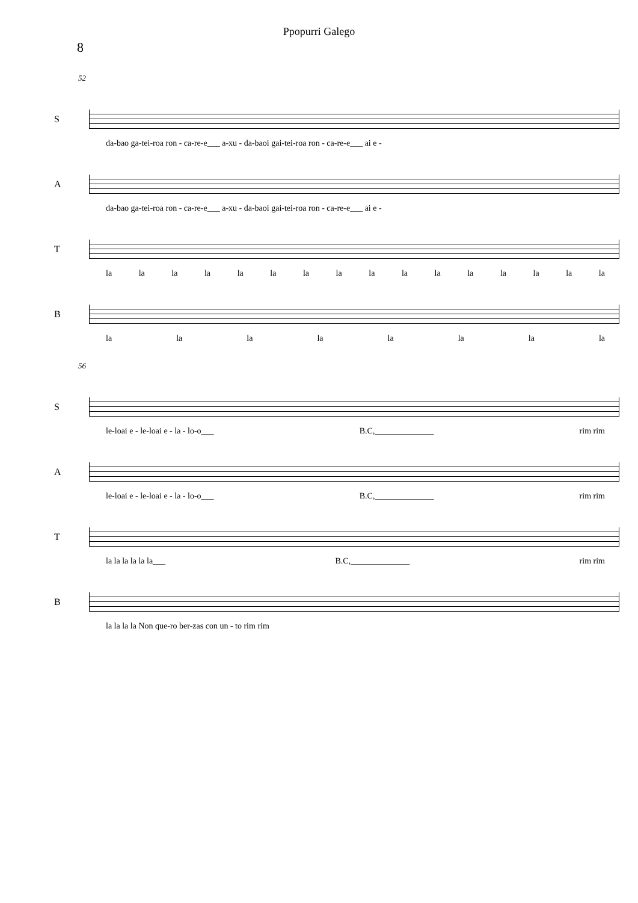Ppopurri Galego
8
52
S
da-bao ga-tei-roa ron - ca-re-e___ a-xu - da-baoi gai-tei-roa ron - ca-re-e___ ai e -
A
da-bao ga-tei-roa ron - ca-re-e___ a-xu - da-baoi gai-tei-roa ron - ca-re-e___ ai e -
T
la la la la la la la la la la la la la la la la
B
la la la la la la la la
56
S
le-loai e - le-loai e - la - lo-o___ B.C,______________ rim rim
A
le-loai e - le-loai e - la - lo-o___ B.C,______________ rim rim
T
la la la la la la___ B.C,______________ rim rim
B
la la la la Non que-ro ber-zas con un - to rim rim